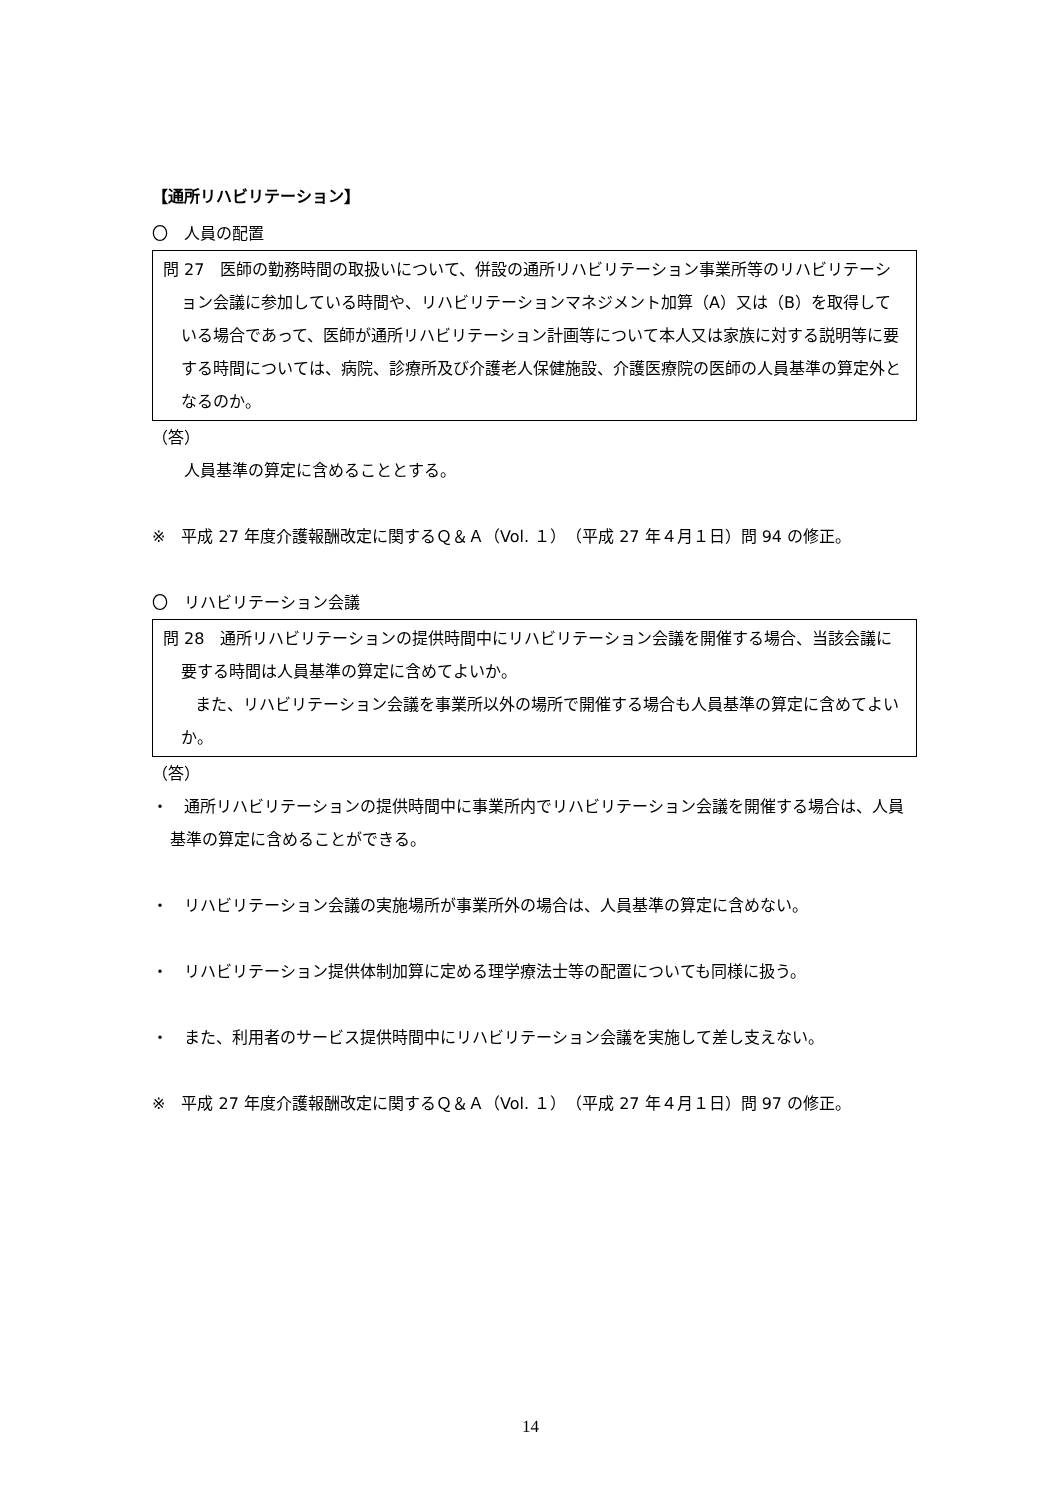【通所リハビリテーション】
〇　人員の配置
問 27　医師の勤務時間の取扱いについて、併設の通所リハビリテーション事業所等のリハビリテーション会議に参加している時間や、リハビリテーションマネジメント加算（A）又は（B）を取得している場合であって、医師が通所リハビリテーション計画等について本人又は家族に対する説明等に要する時間については、病院、診療所及び介護老人保健施設、介護医療院の医師の人員基準の算定外となるのか。
（答）
　　人員基準の算定に含めることとする。
※　平成 27 年度介護報酬改定に関するＱ＆Ａ（Vol. １）（平成 27 年４月１日）問 94 の修正。
〇　リハビリテーション会議
問 28　通所リハビリテーションの提供時間中にリハビリテーション会議を開催する場合、当該会議に要する時間は人員基準の算定に含めてよいか。
　　また、リハビリテーション会議を事業所以外の場所で開催する場合も人員基準の算定に含めてよいか。
（答）
・　通所リハビリテーションの提供時間中に事業所内でリハビリテーション会議を開催する場合は、人員基準の算定に含めることができる。
・　リハビリテーション会議の実施場所が事業所外の場合は、人員基準の算定に含めない。
・　リハビリテーション提供体制加算に定める理学療法士等の配置についても同様に扱う。
・　また、利用者のサービス提供時間中にリハビリテーション会議を実施して差し支えない。
※　平成 27 年度介護報酬改定に関するＱ＆Ａ（Vol. １）（平成 27 年４月１日）問 97 の修正。
14